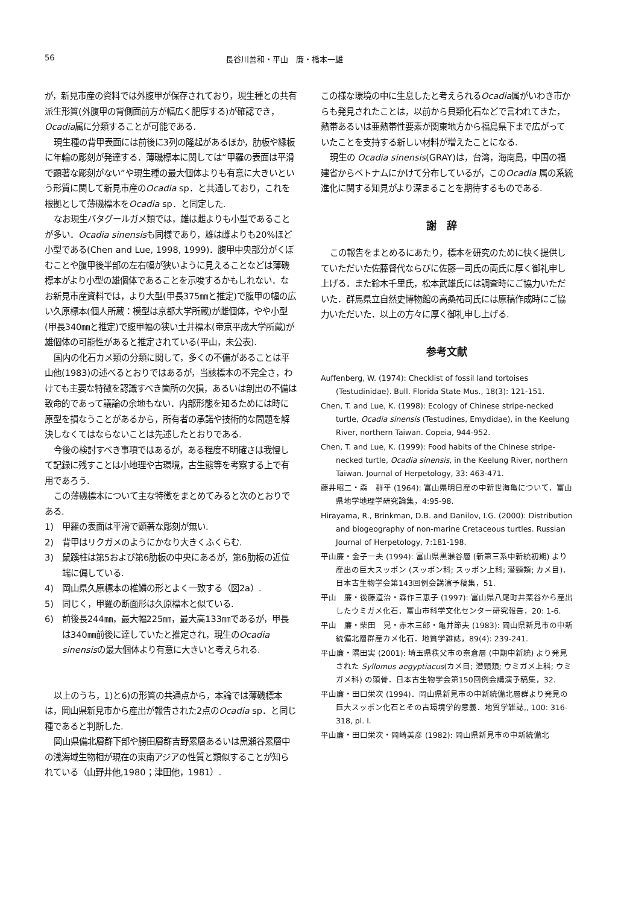56 長谷川善和・平山　廉・橋本一雄
が，新見市産の資料では外腹甲が保存されており，現生種との共有派生形質(外腹甲の背側面前方が幅広く肥厚する)が確認でき，Ocadia属に分類することが可能である.
現生種の背甲表面には前後に3列の隆起があるほか，肋板や縁板に年輪の彫刻が発達する．薄磯標本に関しては“甲羅の表面は平滑で顕著な彫刻がない”や現生種の最大個体よりも有意に大きいという形質に関して新見市産のOcadia sp．と共通しており，これを根拠として薄磯標本をOcadia sp．と同定した.
なお現生バタグールガメ類では，雄は雌よりも小型であることが多い．Ocadia sinensisも同様であり，雄は雌よりも20%ほど小型である(Chen and Lue, 1998, 1999)．腹甲中央部分がくぼむことや腹甲後半部の左右幅が狭いように見えることなどは薄磯標本がより小型の雄個体であることを示唆するかもしれない．なお新見市産資料では，より大型(甲長375㎜と推定)で腹甲の幅の広い久原標本(個人所蔵：模型は京都大学所蔵)が雌個体，やや小型(甲長340㎜と推定)で腹甲幅の狭い土井標本(帝京平成大学所蔵)が雄個体の可能性があると推定されている(平山，未公表).
国内の化石カメ類の分類に関して，多くの不備があることは平山他(1983)の述べるとおりではあるが，当該標本の不完全さ，わけても主要な特徴を認識すべき箇所の欠損，あるいは剖出の不備は致命的であって議論の余地もない．内部形態を知るためには時に原型を損なうことがあるから，所有者の承諾や技術的な問題を解決しなくてはならないことは先述したとおりである.
今後の検討すべき事項ではあるが，ある程度不明確さは我慢して記録に残すことは小地理や古環境，古生態等を考察する上で有用であろう.
この薄磯標本について主な特徴をまとめてみると次のとおりである.
1)　甲羅の表面は平滑で顕著な彫刻が無い.
2)　背甲はリクガメのようにかなり大きくふくらむ.
3)　鼠蹊柱は第5および第6肋板の中央にあるが，第6肋板の近位端に偏している.
4)　岡山県久原標本の椎鱗の形とよく一致する（図2a）.
5)　同じく，甲羅の断面形は久原標本と似ている.
6)　前後長244㎜，最大幅225㎜，最大高133㎜であるが，甲長は340㎜前後に達していたと推定され，現生のOcadia sinensisの最大個体より有意に大きいと考えられる.
以上のうち，1)と6)の形質の共通点から，本論では薄磯標本は，岡山県新見市から産出が報告された2点のOcadia sp．と同じ種であると判断した.
岡山県備北層群下部や勝田層群吉野累層あるいは黒瀬谷累層中の浅海域生物相が現在の東南アジアの性質と類似することが知られている（山野井他,1980；津田他，1981）.
この様な環境の中に生息したと考えられるOcadia属がいわき市からも発見されたことは，以前から貝類化石などで言われてきた，熱帯あるいは亜熱帯性要素が関東地方から福島県下まで広がっていたことを支持する新しい材料が増えたことになる.
現生の Ocadia sinensis(GRAY)は，台湾，海南島，中国の福建省からベトナムにかけて分布しているが，このOcadia 属の系統進化に関する知見がより深まることを期待するものである.
謝辞
この報告をまとめるにあたり，標本を研究のために快く提供していただいた佐藤督代ならびに佐藤一司氏の両氏に厚く御礼申し上げる．また鈴木千里氏，松本武雄氏には調査時にご協力いただいた．群馬県立自然史博物館の高桑祐司氏には原稿作成時にご協力いただいた．以上の方々に厚く御礼申し上げる.
参考文献
Auffenberg, W. (1974): Checklist of fossil land tortoises (Testudinidae). Bull. Florida State Mus., 18(3): 121-151.
Chen, T. and Lue, K. (1998): Ecology of Chinese stripe-necked turtle, Ocadia sinensis (Testudines, Emydidae), in the Keelung River, northern Taiwan. Copeia, 944-952.
Chen, T. and Lue, K. (1999): Food habits of the Chinese stripe-necked turtle, Ocadia sinensis, in the Keelung River, northern Taiwan. Journal of Herpetology, 33: 463-471.
藤井昭二・森　群平 (1964): 富山県明日産の中新世海亀について．富山県地学地理学研究論集，4:95-98.
Hirayama, R., Brinkman, D.B. and Danilov, I.G. (2000): Distribution and biogeography of non-marine Cretaceous turtles. Russian Journal of Herpetology, 7:181-198.
平山廉・金子一夫 (1994): 富山県黒瀬谷層 (新第三系中新統初期) より産出の巨大スッポン (スッポン科; スッポン上科; 潜頸類; カメ目)．日本古生物学会第143回例会講演予稿集，51.
平山　廉・後藤道治・森作三恵子 (1997): 富山県八尾町井栗谷から産出したウミガメ化石．富山市科学文化センター研究報告，20: 1-6.
平山　廉・柴田　晃・赤木三郎・亀井節夫 (1983): 岡山県新見市の中新統備北層群産カメ化石．地質学雑誌，89(4): 239-241.
平山廉・隅田実 (2001): 埼玉県秩父市の奈倉層 (中期中新統) より発見された Syllomus aegyptiacus(カメ目; 潜頸類; ウミガメ上科; ウミガメ科) の頭骨．日本古生物学会第150回例会講演予稿集，32.
平山廉・田口栄次 (1994)．岡山県新見市の中新統備北層群より発見の巨大スッポン化石とその古環境学的意義．地質学雑誌,, 100: 316-318, pl. I.
平山廉・田口栄次・岡崎美彦 (1982): 岡山県新見市の中新統備北